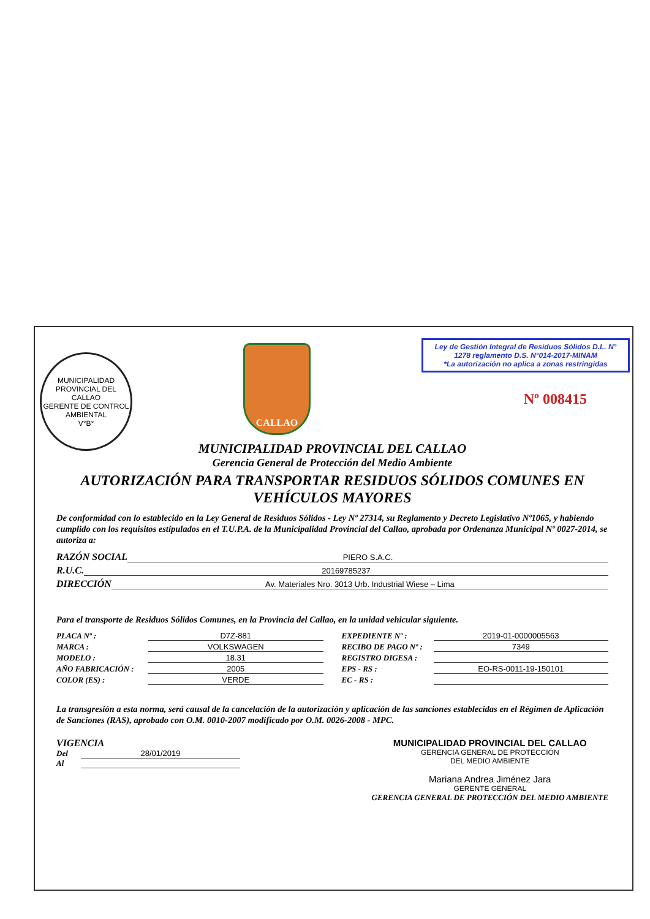MUNICIPALIDAD PROVINCIAL DEL CALLAO
GERENTE DE CONTROL AMBIENTAL
V°B°
CALLAO
Ley de Gestión Integral de Residuos Sólidos D.L. N° 1278 reglamento D.S. N°014-2017-MINAM
*La autorización no aplica a zonas restringidas
Nº 008415
MUNICIPALIDAD PROVINCIAL DEL CALLAO
Gerencia General de Protección del Medio Ambiente
AUTORIZACIÓN PARA TRANSPORTAR RESIDUOS SÓLIDOS COMUNES EN VEHÍCULOS MAYORES
De conformidad con lo establecido en la Ley General de Residuos Sólidos - Ley Nº 27314, su Reglamento y Decreto Legislativo Nº1065, y habiendo cumplido con los requisitos estipulados en el T.U.P.A. de la Municipalidad Provincial del Callao, aprobada por Ordenanza Municipal Nº 0027-2014, se autoriza a:
RAZÓN SOCIAL PIERO S.A.C.
R.U.C. 20169785237
DIRECCIÓN Av. Materiales Nro. 3013 Urb. Industrial Wiese – Lima
Para el transporte de Residuos Sólidos Comunes, en la Provincia del Callao, en la unidad vehicular siguiente.
PLACA Nº : D7Z-881
EXPEDIENTE Nº : 2019-01-0000005563
MARCA : VOLKSWAGEN
RECIBO DE PAGO Nº : 7349
MODELO : 18.31
REGISTRO DIGESA :
AÑO FABRICACIÓN : 2005
EPS - RS : EO-RS-0011-19-150101
COLOR (ES) : VERDE
EC - RS :
La transgresión a esta norma, será causal de la cancelación de la autorización y aplicación de las sanciones establecidas en el Régimen de Aplicación de Sanciones (RAS), aprobado con O.M. 0010-2007 modificado por O.M. 0026-2008 - MPC.
VIGENCIA
Del 28/01/2019
Al
MUNICIPALIDAD PROVINCIAL DEL CALLAO
GERENCIA GENERAL DE PROTECCIÓN
DEL MEDIO AMBIENTE
Mariana Andrea Jiménez Jara
GERENTE GENERAL
GERENCIA GENERAL DE PROTECCIÓN DEL MEDIO AMBIENTE